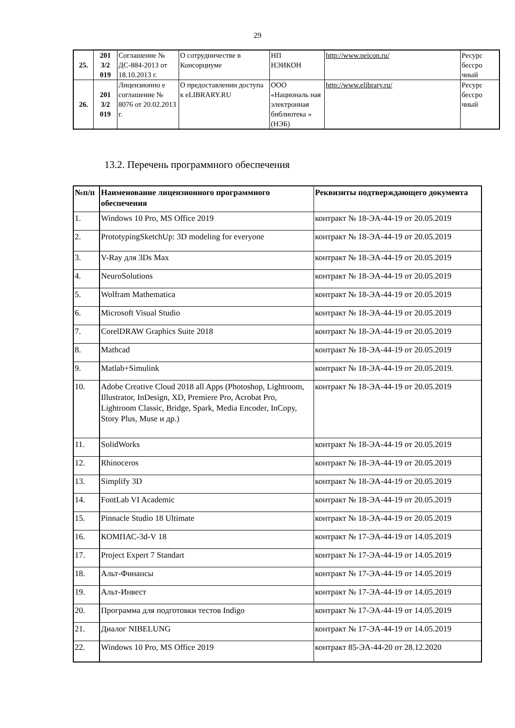29
| 25. | 201 3/2 019 | Соглашение № ДС-884-2013 от 18.10.2013 г. | О сотрудничестве в Консорциуме | НП НЭИКОН | http://www.neicon.ru/ | Ресурс бессро чный |
| 26. | 201 3/2 019 | Лицензионно е соглашение № 8076 от 20.02.2013 г. | О предоставлении доступа к eLIBRARY.RU | ООО «Националь ная электронная библиотека » (НЭБ) | http://www.elibrary.ru/ | Ресурс бессро чный |
13.2. Перечень программного обеспечения
| №п/п | Наименование лицензионного программного обеспечения | Реквизиты подтверждающего документа |
| --- | --- | --- |
| 1. | Windows 10 Pro, MS Office 2019 | контракт № 18-ЭА-44-19 от 20.05.2019 |
| 2. | PrototypingSketchUp: 3D modeling for everyone | контракт № 18-ЭА-44-19 от 20.05.2019 |
| 3. | V-Ray для 3Ds Max | контракт № 18-ЭА-44-19 от 20.05.2019 |
| 4. | NeuroSolutions | контракт № 18-ЭА-44-19 от 20.05.2019 |
| 5. | Wolfram Mathematica | контракт № 18-ЭА-44-19 от 20.05.2019 |
| 6. | Microsoft Visual Studio | контракт № 18-ЭА-44-19 от 20.05.2019 |
| 7. | CorelDRAW Graphics Suite 2018 | контракт № 18-ЭА-44-19 от 20.05.2019 |
| 8. | Mathcad | контракт № 18-ЭА-44-19 от 20.05.2019 |
| 9. | Matlab+Simulink | контракт № 18-ЭА-44-19 от 20.05.2019. |
| 10. | Adobe Creative Cloud 2018 all Apps (Photoshop, Lightroom, Illustrator, InDesign, XD, Premiere Pro, Acrobat Pro, Lightroom Classic, Bridge, Spark, Media Encoder, InCopy, Story Plus, Muse и др.) | контракт № 18-ЭА-44-19 от 20.05.2019 |
| 11. | SolidWorks | контракт № 18-ЭА-44-19 от 20.05.2019 |
| 12. | Rhinoceros | контракт № 18-ЭА-44-19 от 20.05.2019 |
| 13. | Simplify 3D | контракт № 18-ЭА-44-19 от 20.05.2019 |
| 14. | FontLab VI Academic | контракт № 18-ЭА-44-19 от 20.05.2019 |
| 15. | Pinnacle Studio 18 Ultimate | контракт № 18-ЭА-44-19 от 20.05.2019 |
| 16. | КОМПАС-3d-V 18 | контракт № 17-ЭА-44-19 от 14.05.2019 |
| 17. | Project Expert 7 Standart | контракт № 17-ЭА-44-19 от 14.05.2019 |
| 18. | Альт-Финансы | контракт № 17-ЭА-44-19 от 14.05.2019 |
| 19. | Альт-Инвест | контракт № 17-ЭА-44-19 от 14.05.2019 |
| 20. | Программа для подготовки тестов Indigo | контракт № 17-ЭА-44-19 от 14.05.2019 |
| 21. | Диалог NIBELUNG | контракт № 17-ЭА-44-19 от 14.05.2019 |
| 22. | Windows 10 Pro, MS Office 2019 | контракт 85-ЭА-44-20 от 28.12.2020 |